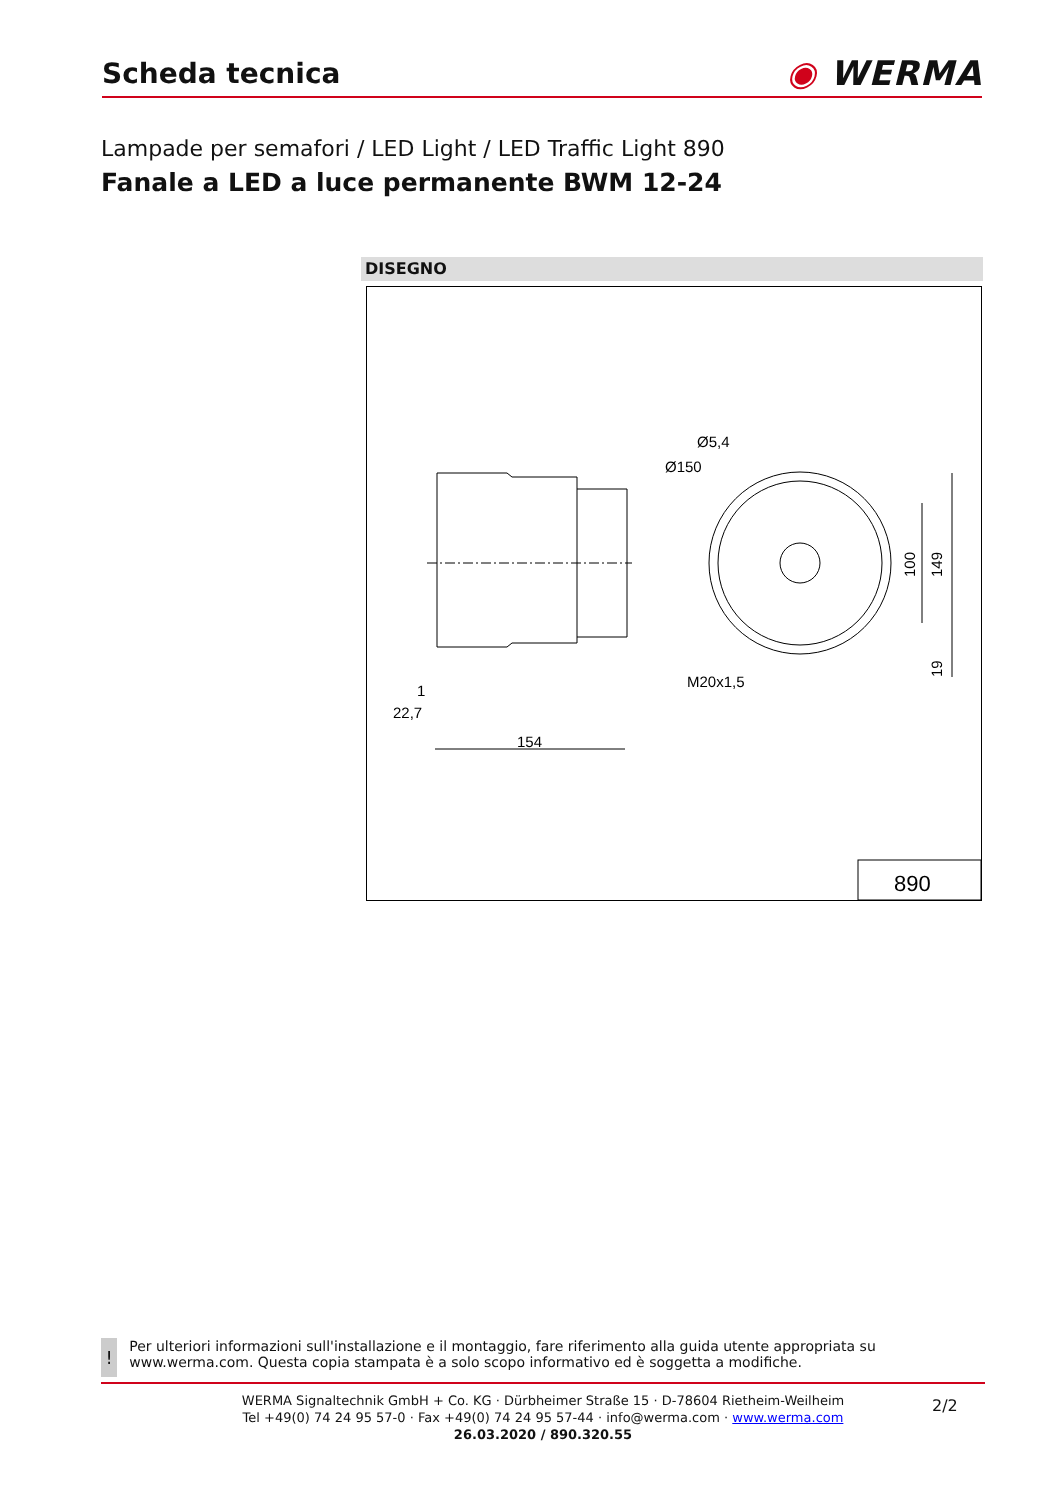Scheda tecnica
◉ WERMA
Lampade per semafori / LED Light / LED Traffic Light 890
Fanale a LED a luce permanente BWM 12-24
DISEGNO
Ø5,4
Ø150
M20x1,5
100
149
19
1
22,7
154
890
!
Per ulteriori informazioni sull'installazione e il montaggio, fare riferimento alla guida utente appropriata su www.werma.com. Questa copia stampata è a solo scopo informativo ed è soggetta a modifiche.
WERMA Signaltechnik GmbH + Co. KG · Dürbheimer Straße 15 · D-78604 Rietheim-Weilheim
Tel +49(0) 74 24 95 57-0 · Fax +49(0) 74 24 95 57-44 · info@werma.com · www.werma.com
26.03.2020 / 890.320.55
2/2